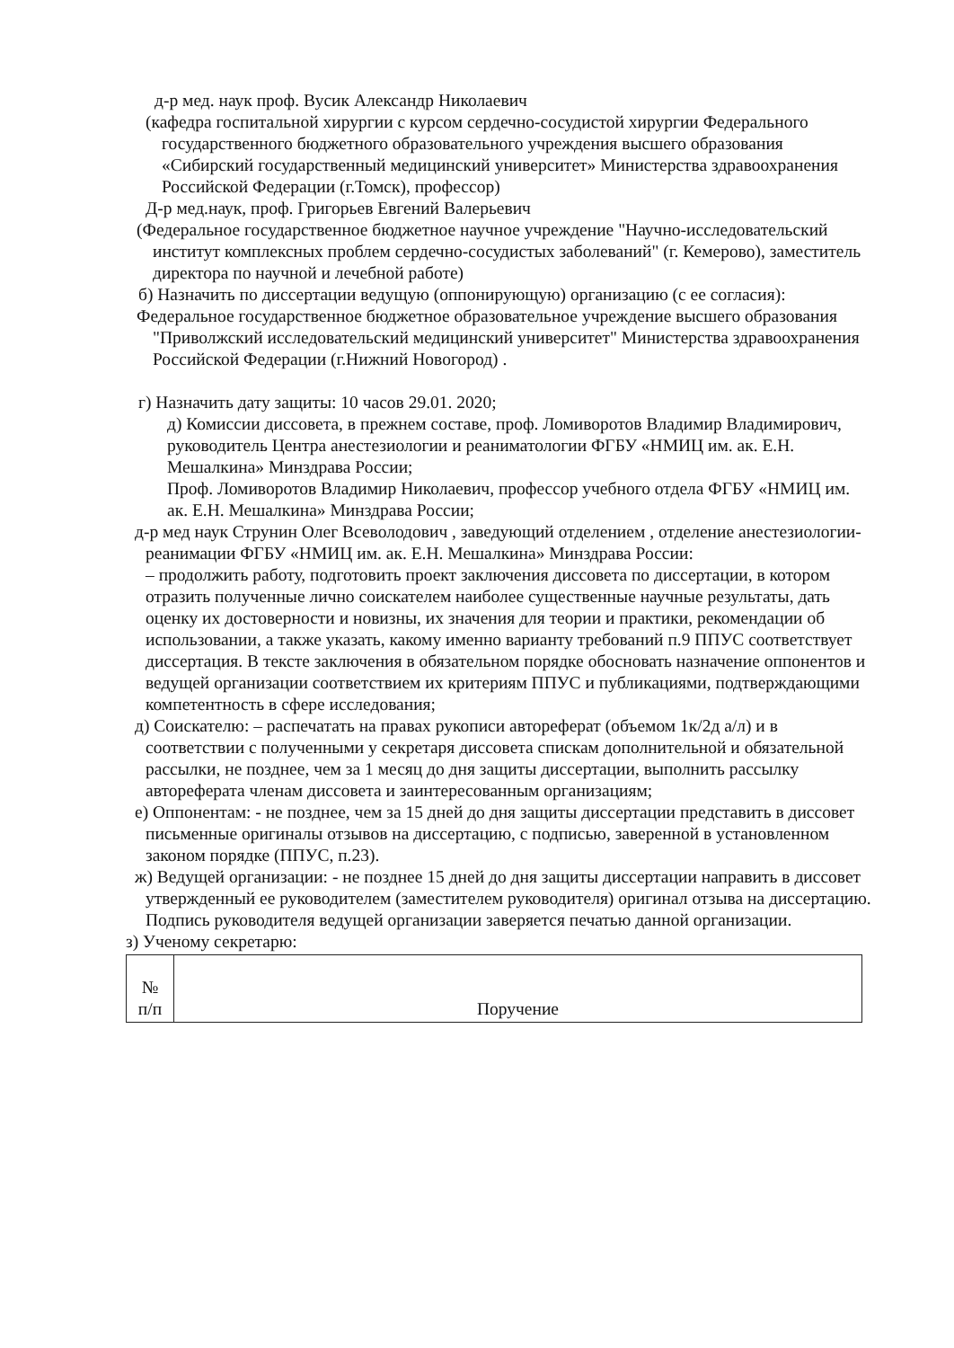д-р мед. наук проф. Вусик Александр Николаевич
(кафедра госпитальной хирургии с курсом сердечно-сосудистой хирургии Федерального государственного бюджетного образовательного учреждения высшего образования «Сибирский государственный медицинский университет» Министерства здравоохранения Российской Федерации (г.Томск), профессор)
Д-р мед.наук, проф. Григорьев Евгений Валерьевич
(Федеральное государственное бюджетное научное учреждение "Научно-исследовательский институт комплексных проблем сердечно-сосудистых заболеваний" (г. Кемерово), заместитель директора по научной и лечебной работе)
б) Назначить по диссертации ведущую (оппонирующую) организацию (с ее согласия):
Федеральное государственное бюджетное образовательное учреждение высшего образования "Приволжский исследовательский медицинский университет" Министерства здравоохранения Российской Федерации (г.Нижний Новогород) .
г) Назначить дату защиты: 10 часов 29.01. 2020;
д) Комиссии диссовета, в прежнем составе, проф. Ломиворотов Владимир Владимирович, руководитель Центра анестезиологии и реаниматологии ФГБУ «НМИЦ им. ак. Е.Н. Мешалкина» Минздрава России;
Проф. Ломиворотов Владимир Николаевич, профессор учебного отдела ФГБУ «НМИЦ им. ак. Е.Н. Мешалкина» Минздрава России;
д-р мед наук Струнин Олег Всеволодович , заведующий отделением , отделение анестезиологии- реанимации ФГБУ «НМИЦ им. ак. Е.Н. Мешалкина» Минздрава России:
– продолжить работу, подготовить проект заключения диссовета по диссертации, в котором отразить полученные лично соискателем наиболее существенные научные результаты, дать оценку их достоверности и новизны, их значения для теории и практики, рекомендации об использовании, а также указать, какому именно варианту требований п.9 ППУС соответствует диссертация. В тексте заключения в обязательном порядке обосновать назначение оппонентов и ведущей организации соответствием их критериям ППУС и публикациями, подтверждающими компетентность в сфере исследования;
д) Соискателю: – распечатать на правах рукописи автореферат (объемом 1к/2д а/л) и в соответствии с полученными у секретаря диссовета спискам дополнительной и обязательной рассылки, не позднее, чем за 1 месяц до дня защиты диссертации, выполнить рассылку автореферата членам диссовета и заинтересованным организациям;
е) Оппонентам: - не позднее, чем за 15 дней до дня защиты диссертации представить в диссовет письменные оригиналы отзывов на диссертацию, с подписью, заверенной в установленном законом порядке (ППУС, п.23).
ж) Ведущей организации: - не позднее 15 дней до дня защиты диссертации направить в диссовет утвержденный ее руководителем (заместителем руководителя) оригинал отзыва на диссертацию. Подпись руководителя ведущей организации заверяется печатью данной организации.
з) Ученому секретарю:
| № п/п | Поручение |